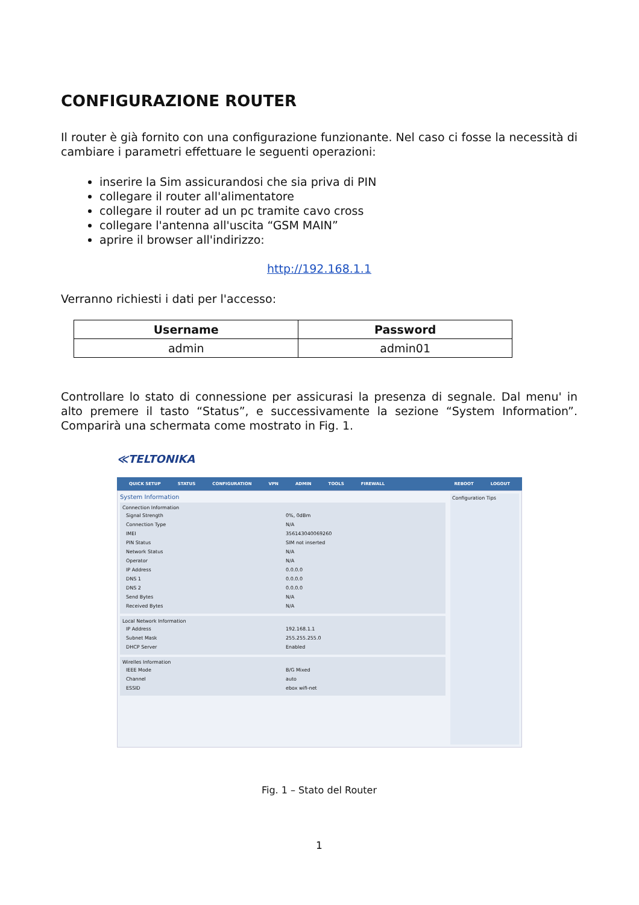CONFIGURAZIONE ROUTER
Il router è già fornito con una configurazione funzionante. Nel caso ci fosse la necessità di cambiare i parametri effettuare le seguenti operazioni:
inserire la Sim assicurandosi che sia priva di PIN
collegare il router all'alimentatore
collegare il router ad un pc tramite cavo cross
collegare l'antenna all'uscita “GSM MAIN”
aprire il browser all'indirizzo:
http://192.168.1.1
Verranno richiesti i dati per l'accesso:
| Username | Password |
| --- | --- |
| admin | admin01 |
Controllare lo stato di connessione per assicurasi la presenza di segnale. Dal menu' in alto premere il tasto “Status”, e successivamente la sezione “System Information”. Comparirà una schermata come mostrato in Fig. 1.
≪TELTONIKA
QUICK SETUP STATUS CONFIGURATION VPN ADMIN TOOLS FIREWALL REBOOT LOGOUT
System Information
Connection Information
| Signal Strength | 0%, 0dBm |
| Connection Type | N/A |
| IMEI | 356143040069260 |
| PIN Status | SIM not inserted |
| Network Status | N/A |
| Operator | N/A |
| IP Address | 0.0.0.0 |
| DNS 1 | 0.0.0.0 |
| DNS 2 | 0.0.0.0 |
| Send Bytes | N/A |
| Received Bytes | N/A |
Local Network Information
| IP Address | 192.168.1.1 |
| Subnet Mask | 255.255.255.0 |
| DHCP Server | Enabled |
Wirelles Information
| IEEE Mode | B/G Mixed |
| Channel | auto |
| ESSID | ebox wifi-net |
Configuration Tips
Fig. 1 – Stato del Router
1